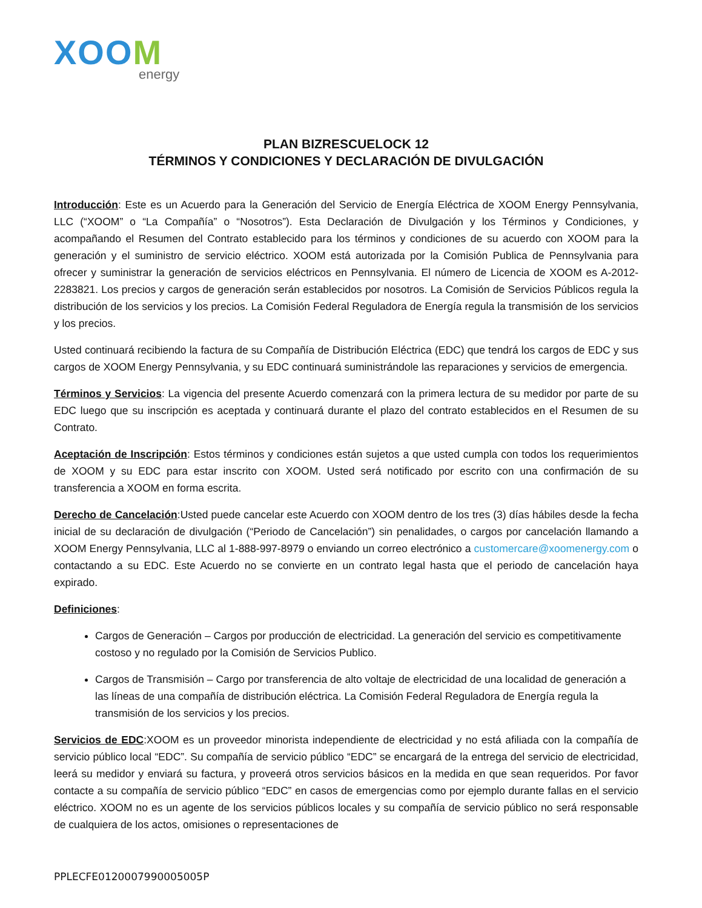XOOM
energy
PLAN BIZRESCUELOCK 12
TÉRMINOS Y CONDICIONES Y DECLARACIÓN DE DIVULGACIÓN
Introducción: Este es un Acuerdo para la Generación del Servicio de Energía Eléctrica de XOOM Energy Pennsylvania, LLC (“XOOM” o “La Compañía” o “Nosotros”). Esta Declaración de Divulgación y los Términos y Condiciones, y acompañando el Resumen del Contrato establecido para los términos y condiciones de su acuerdo con XOOM para la generación y el suministro de servicio eléctrico. XOOM está autorizada por la Comisión Publica de Pennsylvania para ofrecer y suministrar la generación de servicios eléctricos en Pennsylvania. El número de Licencia de XOOM es A-2012-2283821. Los precios y cargos de generación serán establecidos por nosotros. La Comisión de Servicios Públicos regula la distribución de los servicios y los precios. La Comisión Federal Reguladora de Energía regula la transmisión de los servicios y los precios.
Usted continuará recibiendo la factura de su Compañía de Distribución Eléctrica (EDC) que tendrá los cargos de EDC y sus cargos de XOOM Energy Pennsylvania, y su EDC continuará suministrándole las reparaciones y servicios de emergencia.
Términos y Servicios: La vigencia del presente Acuerdo comenzará con la primera lectura de su medidor por parte de su EDC luego que su inscripción es aceptada y continuará durante el plazo del contrato establecidos en el Resumen de su Contrato.
Aceptación de Inscripción: Estos términos y condiciones están sujetos a que usted cumpla con todos los requerimientos de XOOM y su EDC para estar inscrito con XOOM. Usted será notificado por escrito con una confirmación de su transferencia a XOOM en forma escrita.
Derecho de Cancelación:Usted puede cancelar este Acuerdo con XOOM dentro de los tres (3) días hábiles desde la fecha inicial de su declaración de divulgación (“Periodo de Cancelación”) sin penalidades, o cargos por cancelación llamando a XOOM Energy Pennsylvania, LLC al 1-888-997-8979 o enviando un correo electrónico a customercare@xoomenergy.com o contactando a su EDC. Este Acuerdo no se convierte en un contrato legal hasta que el periodo de cancelación haya expirado.
Definiciones:
Cargos de Generación – Cargos por producción de electricidad. La generación del servicio es competitivamente costoso y no regulado por la Comisión de Servicios Publico.
Cargos de Transmisión – Cargo por transferencia de alto voltaje de electricidad de una localidad de generación a las líneas de una compañía de distribución eléctrica. La Comisión Federal Reguladora de Energía regula la transmisión de los servicios y los precios.
Servicios de EDC:XOOM es un proveedor minorista independiente de electricidad y no está afiliada con la compañía de servicio público local “EDC”. Su compañía de servicio público “EDC” se encargará de la entrega del servicio de electricidad, leerá su medidor y enviará su factura, y proveerá otros servicios básicos en la medida en que sean requeridos. Por favor contacte a su compañía de servicio público “EDC” en casos de emergencias como por ejemplo durante fallas en el servicio eléctrico. XOOM no es un agente de los servicios públicos locales y su compañía de servicio público no será responsable de cualquiera de los actos, omisiones o representaciones de
PPLECFE0120007990005005P